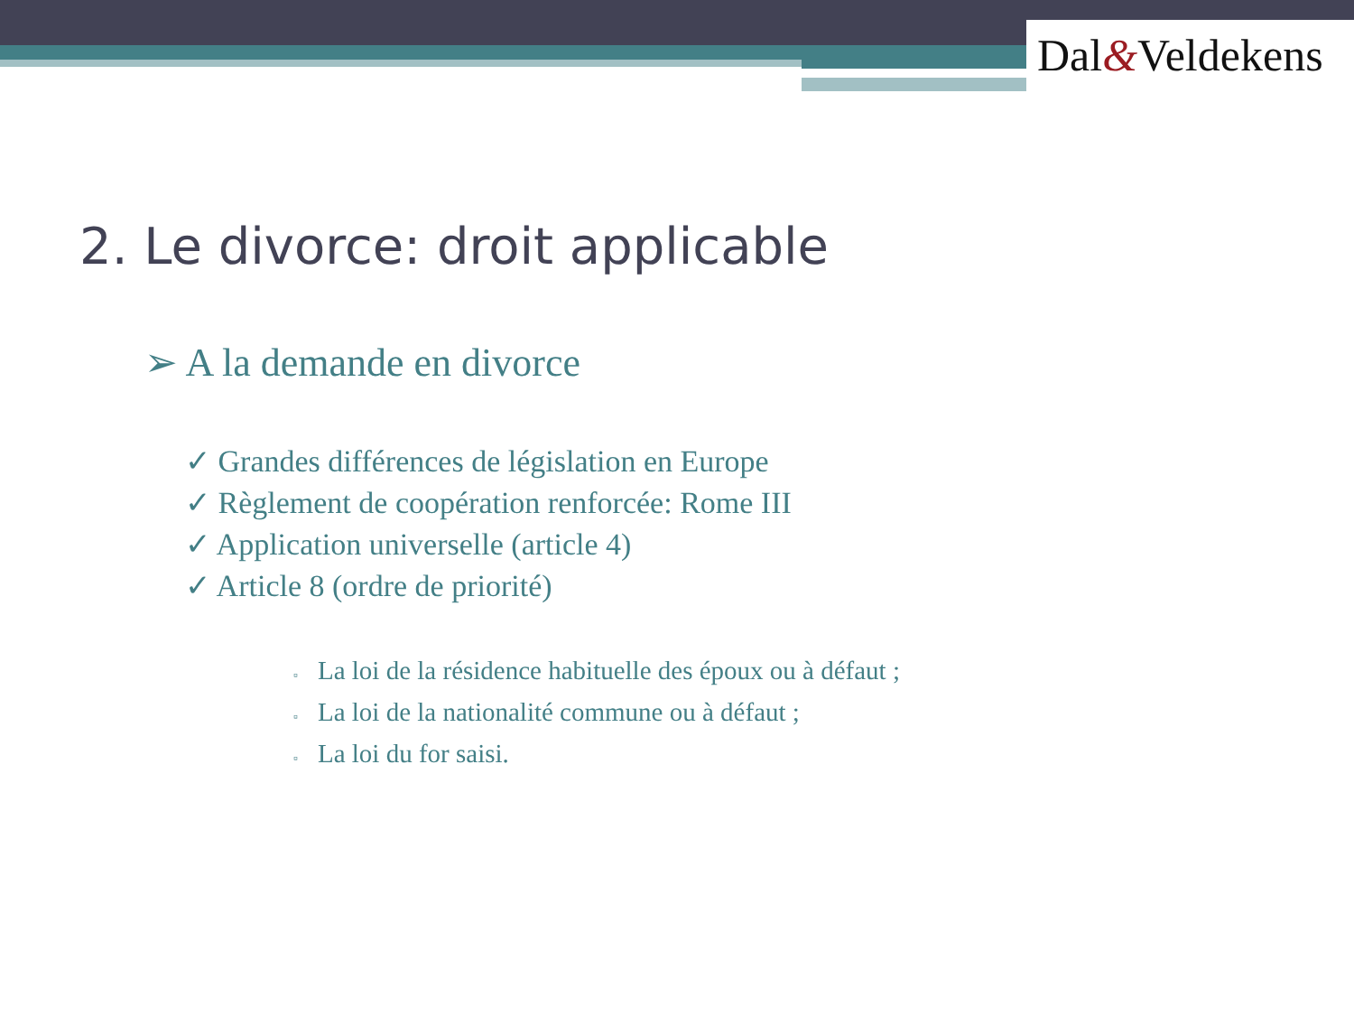Dal&Veldekens
2. Le divorce: droit applicable
➢ A la demande en divorce
✓ Grandes différences de législation en Europe
✓ Règlement de coopération renforcée: Rome III
✓ Application universelle (article 4)
✓ Article 8 (ordre de priorité)
▫ La loi de la résidence habituelle des époux ou à défaut ;
▫ La loi de la nationalité commune ou à défaut ;
▫ La loi du for saisi.